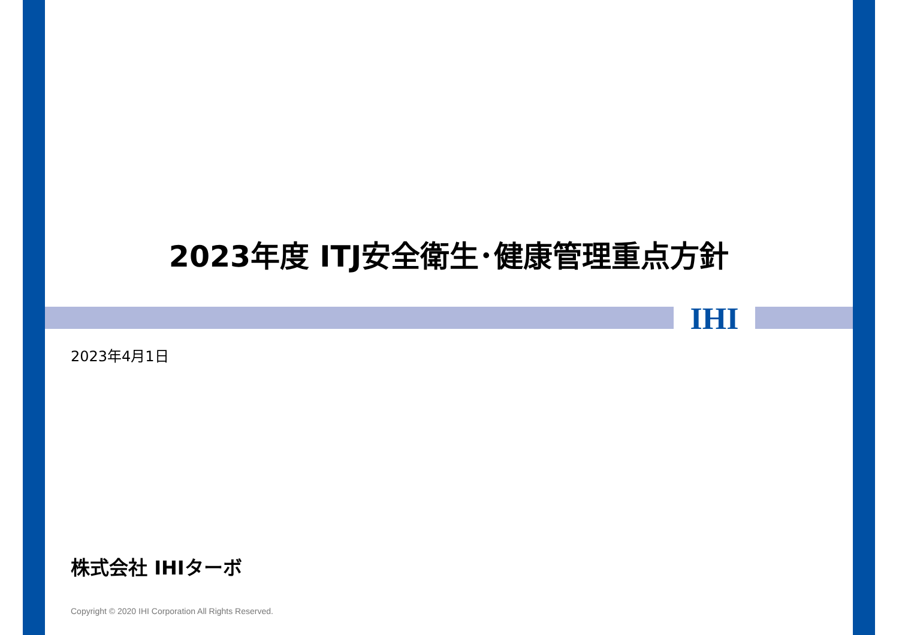2023年度 ITJ安全衛生･健康管理重点方針
IHI
2023年4月1日
株式会社 IHIターボ
Copyright © 2020 IHI Corporation All Rights Reserved.